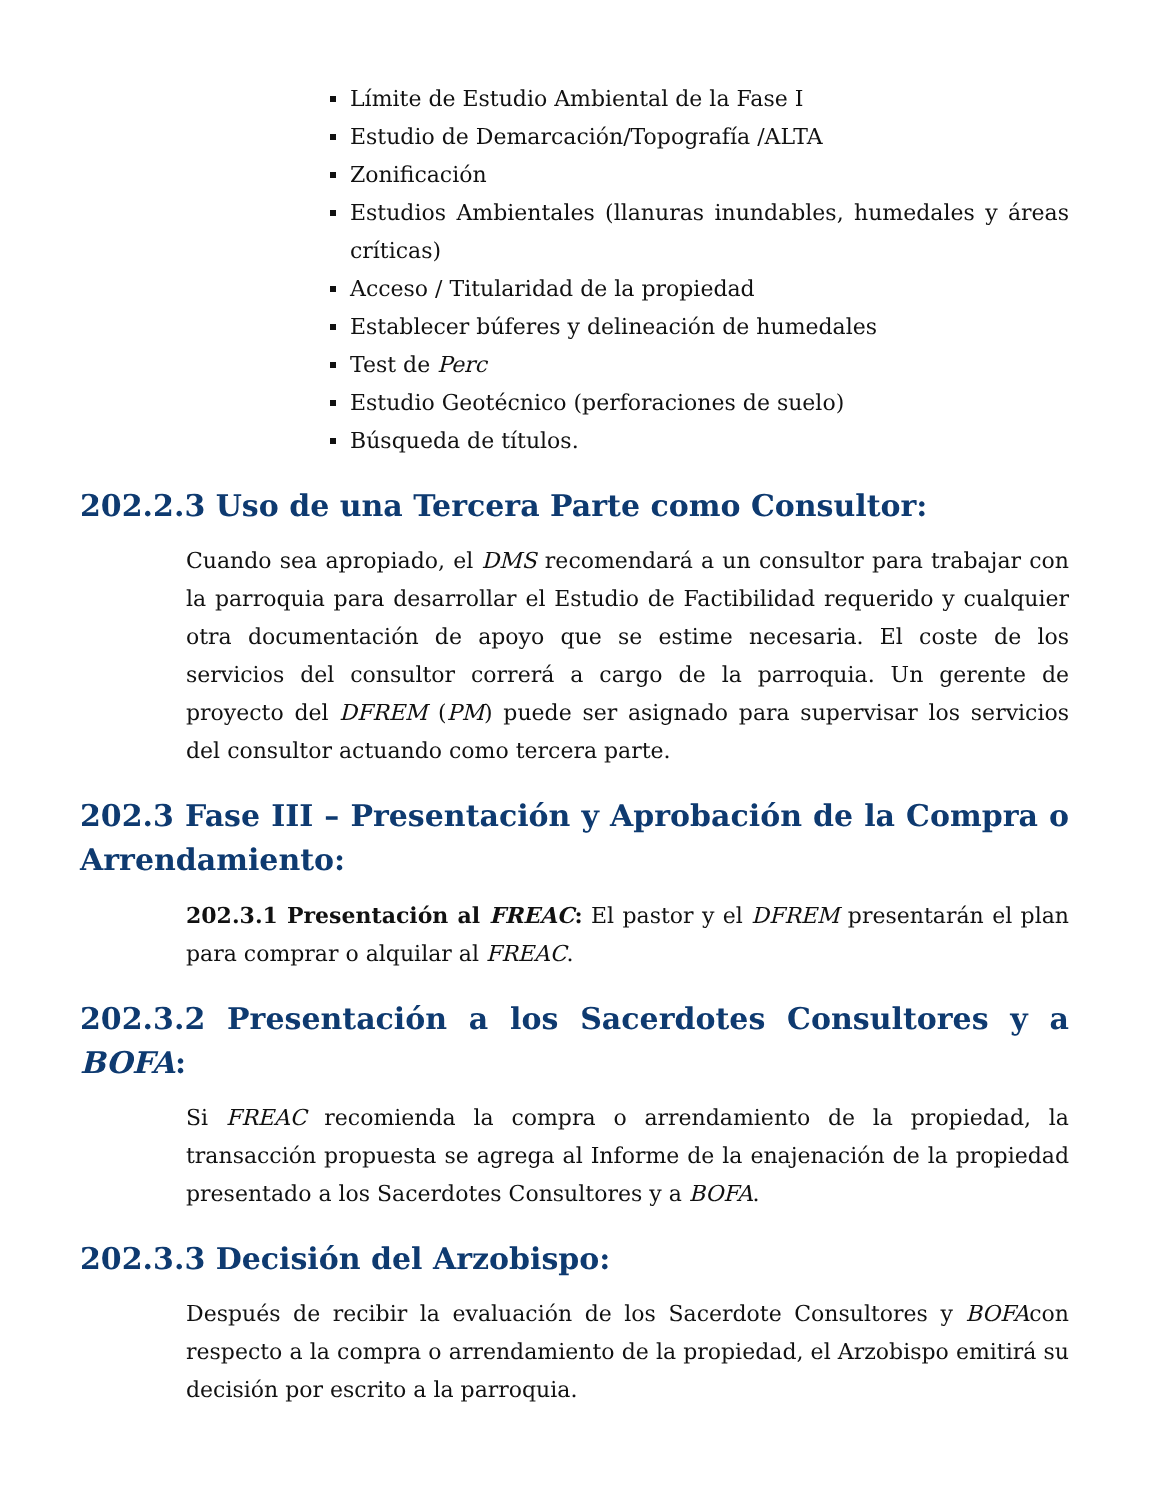Límite de Estudio Ambiental de la Fase I
Estudio de Demarcación/Topografía /ALTA
Zonificación
Estudios Ambientales (llanuras inundables, humedales y áreas críticas)
Acceso / Titularidad de la propiedad
Establecer búferes y delineación de humedales
Test de Perc
Estudio Geotécnico (perforaciones de suelo)
Búsqueda de títulos.
202.2.3 Uso de una Tercera Parte como Consultor:
Cuando sea apropiado, el DMS recomendará a un consultor para trabajar con la parroquia para desarrollar el Estudio de Factibilidad requerido y cualquier otra documentación de apoyo que se estime necesaria. El coste de los servicios del consultor correrá a cargo de la parroquia. Un gerente de proyecto del DFREM (PM) puede ser asignado para supervisar los servicios del consultor actuando como tercera parte.
202.3 Fase III – Presentación y Aprobación de la Compra o Arrendamiento:
202.3.1 Presentación al FREAC: El pastor y el DFREM presentarán el plan para comprar o alquilar al FREAC.
202.3.2 Presentación a los Sacerdotes Consultores y a BOFA:
Si FREAC recomienda la compra o arrendamiento de la propiedad, la transacción propuesta se agrega al Informe de la enajenación de la propiedad presentado a los Sacerdotes Consultores y a BOFA.
202.3.3 Decisión del Arzobispo:
Después de recibir la evaluación de los Sacerdote Consultores y BOFAcon respecto a la compra o arrendamiento de la propiedad, el Arzobispo emitirá su decisión por escrito a la parroquia.